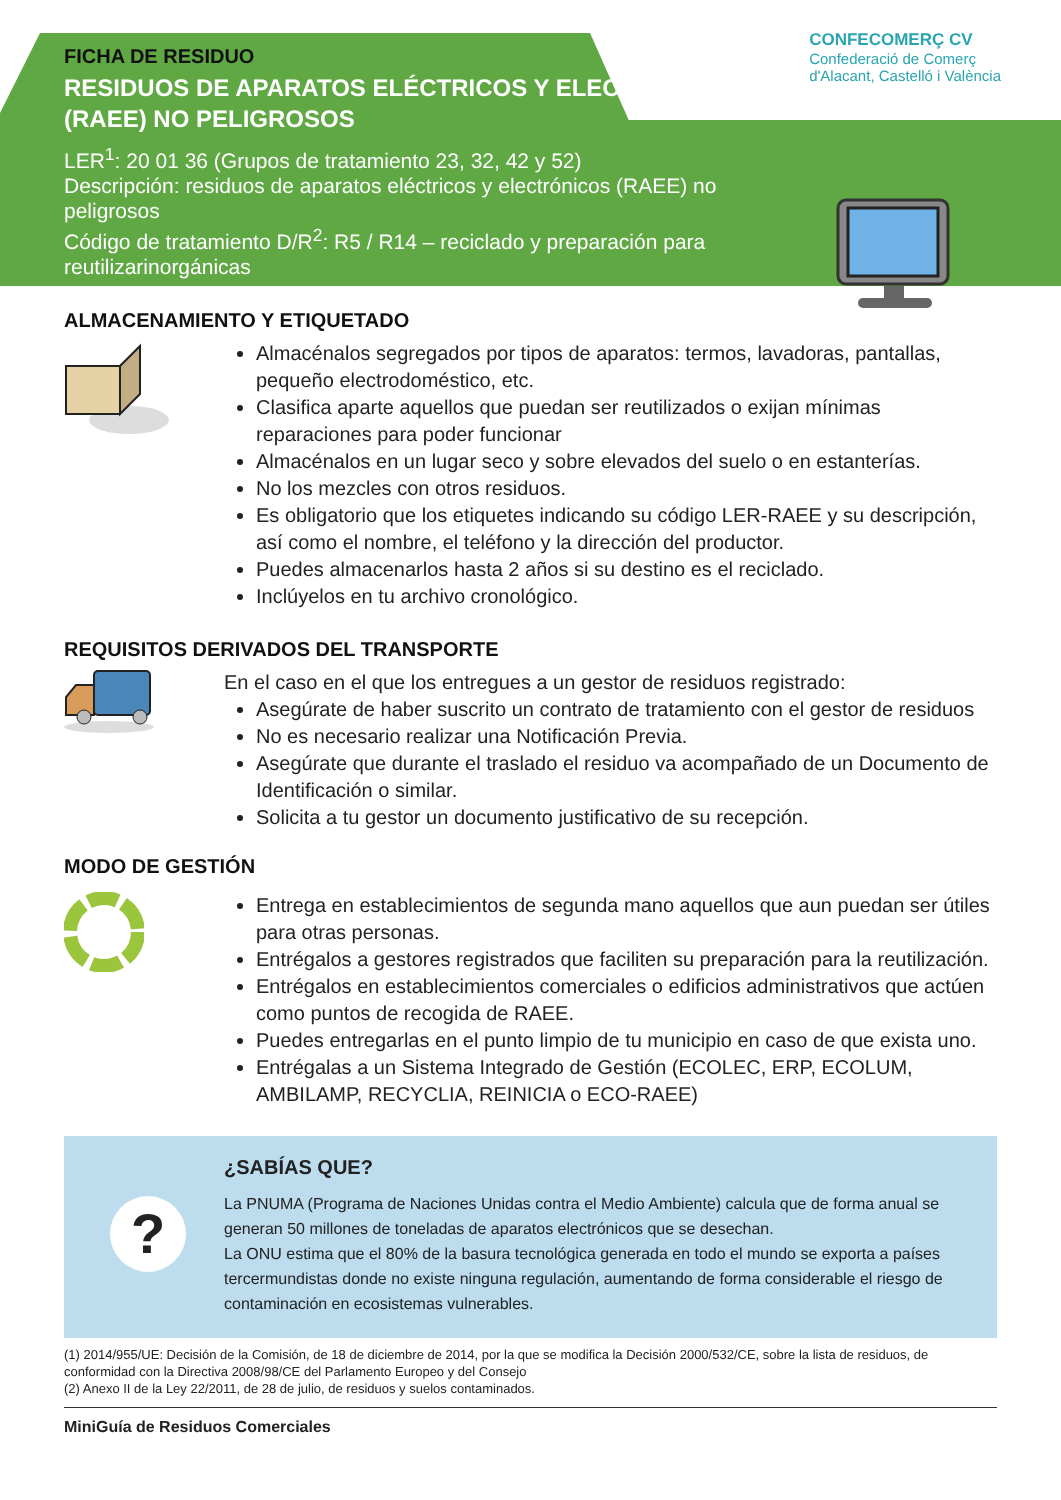CONFECOMERÇ CV
Confederació de Comerç
d'Alacant, Castelló i València
FICHA DE RESIDUO
RESIDUOS DE APARATOS ELÉCTRICOS Y ELECTRÓNICOS (RAEE) NO PELIGROSOS
LER<sup>1</sup>: 20 01 36 (Grupos de tratamiento 23, 32, 42 y 52)
Descripción: residuos de aparatos eléctricos y electrónicos (RAEE) no peligrosos
Código de tratamiento D/R<sup>2</sup>: R5 / R14 – reciclado y preparación para reutilizarinorgánicas
ALMACENAMIENTO Y ETIQUETADO
Almacénalos segregados por tipos de aparatos: termos, lavadoras, pantallas, pequeño electrodoméstico, etc.
Clasifica aparte aquellos que puedan ser reutilizados o exijan mínimas reparaciones para poder funcionar
Almacénalos en un lugar seco y sobre elevados del suelo o en estanterías.
No los mezcles con otros residuos.
Es obligatorio que los etiquetes indicando su código LER-RAEE y su descripción, así como el nombre, el teléfono y la dirección del productor.
Puedes almacenarlos hasta 2 años si su destino es el reciclado.
Inclúyelos en tu archivo cronológico.
REQUISITOS DERIVADOS DEL TRANSPORTE
En el caso en el que los entregues a un gestor de residuos registrado:
Asegúrate de haber suscrito un contrato de tratamiento con el gestor de residuos
No es necesario realizar una Notificación Previa.
Asegúrate que durante el traslado el residuo va acompañado de un Documento de Identificación o similar.
Solicita a tu gestor un documento justificativo de su recepción.
MODO DE GESTIÓN
Entrega en establecimientos de segunda mano aquellos que aun puedan ser útiles para otras personas.
Entrégalos a gestores registrados que faciliten su preparación para la reutilización.
Entrégalos en establecimientos comerciales o edificios administrativos que actúen como puntos de recogida de RAEE.
Puedes entregarlas en el punto limpio de tu municipio en caso de que exista uno.
Entrégalas a un Sistema Integrado de Gestión (ECOLEC, ERP, ECOLUM, AMBILAMP, RECYCLIA, REINICIA o ECO-RAEE)
?
¿SABÍAS QUE?
La PNUMA (Programa de Naciones Unidas contra el Medio Ambiente) calcula que de forma anual se generan 50 millones de toneladas de aparatos electrónicos que se desechan.
La ONU estima que el 80% de la basura tecnológica generada en todo el mundo se exporta a países tercermundistas donde no existe ninguna regulación, aumentando de forma considerable el riesgo de contaminación en ecosistemas vulnerables.
(1) 2014/955/UE: Decisión de la Comisión, de 18 de diciembre de 2014, por la que se modifica la Decisión 2000/532/CE, sobre la lista de residuos, de conformidad con la Directiva 2008/98/CE del Parlamento Europeo y del Consejo
(2) Anexo II de la Ley 22/2011, de 28 de julio, de residuos y suelos contaminados.
MiniGuía de Residuos Comerciales